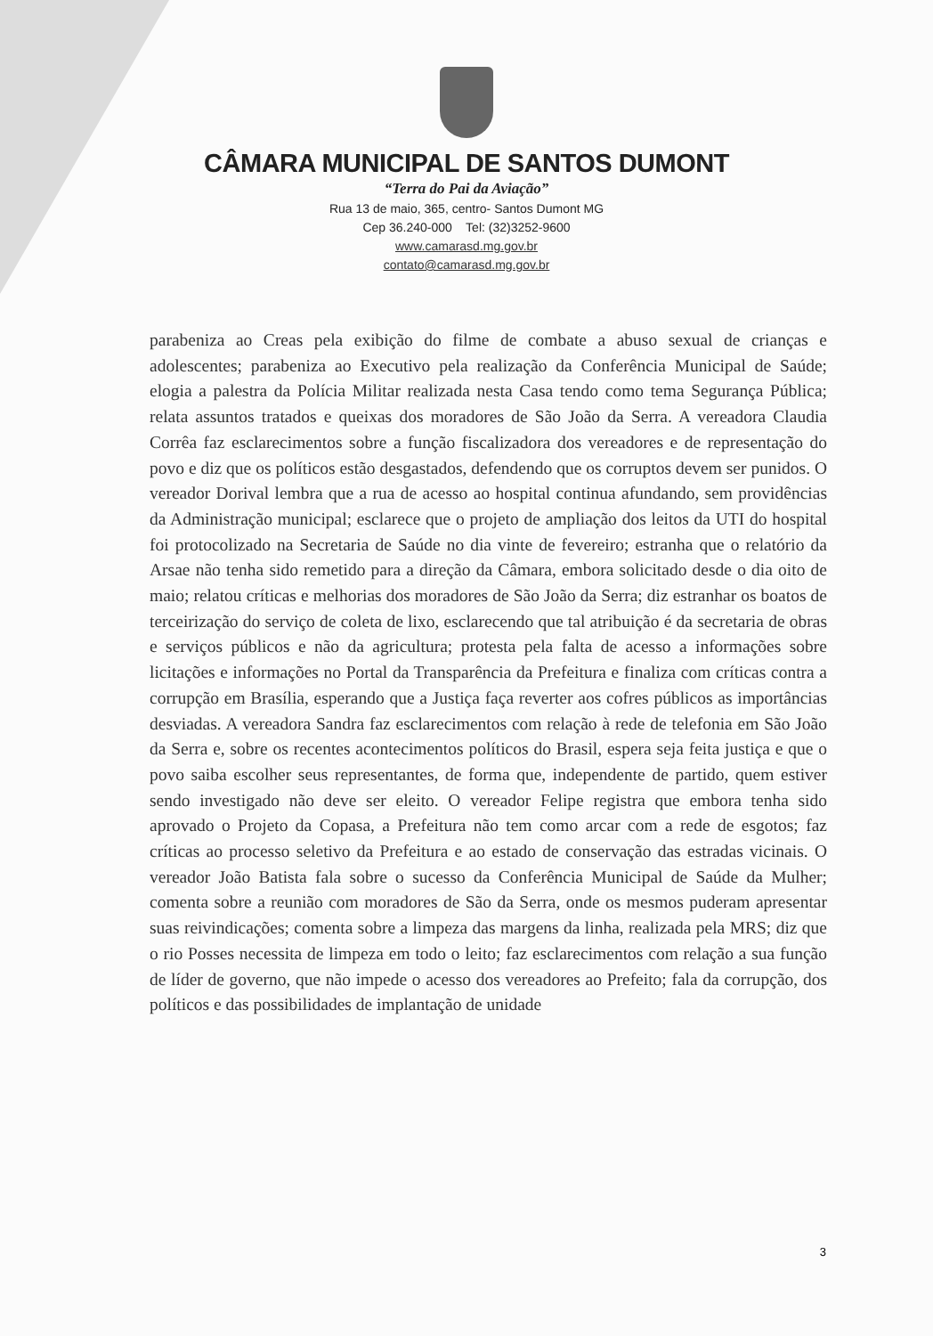CÂMARA MUNICIPAL DE SANTOS DUMONT
“Terra do Pai da Aviação”
Rua 13 de maio, 365, centro- Santos Dumont MG
Cep 36.240-000 Tel: (32)3252-9600
www.camarasd.mg.gov.br
contato@camarasd.mg.gov.br
parabeniza ao Creas pela exibição do filme de combate a abuso sexual de crianças e adolescentes; parabeniza ao Executivo pela realização da Conferência Municipal de Saúde; elogia a palestra da Polícia Militar realizada nesta Casa tendo como tema Segurança Pública; relata assuntos tratados e queixas dos moradores de São João da Serra. A vereadora Claudia Corrêa faz esclarecimentos sobre a função fiscalizadora dos vereadores e de representação do povo e diz que os políticos estão desgastados, defendendo que os corruptos devem ser punidos. O vereador Dorival lembra que a rua de acesso ao hospital continua afundando, sem providências da Administração municipal; esclarece que o projeto de ampliação dos leitos da UTI do hospital foi protocolizado na Secretaria de Saúde no dia vinte de fevereiro; estranha que o relatório da Arsae não tenha sido remetido para a direção da Câmara, embora solicitado desde o dia oito de maio; relatou críticas e melhorias dos moradores de São João da Serra; diz estranhar os boatos de terceirização do serviço de coleta de lixo, esclarecendo que tal atribuição é da secretaria de obras e serviços públicos e não da agricultura; protesta pela falta de acesso a informações sobre licitações e informações no Portal da Transparência da Prefeitura e finaliza com críticas contra a corrupção em Brasília, esperando que a Justiça faça reverter aos cofres públicos as importâncias desviadas. A vereadora Sandra faz esclarecimentos com relação à rede de telefonia em São João da Serra e, sobre os recentes acontecimentos políticos do Brasil, espera seja feita justiça e que o povo saiba escolher seus representantes, de forma que, independente de partido, quem estiver sendo investigado não deve ser eleito. O vereador Felipe registra que embora tenha sido aprovado o Projeto da Copasa, a Prefeitura não tem como arcar com a rede de esgotos; faz críticas ao processo seletivo da Prefeitura e ao estado de conservação das estradas vicinais. O vereador João Batista fala sobre o sucesso da Conferência Municipal de Saúde da Mulher; comenta sobre a reunião com moradores de São da Serra, onde os mesmos puderam apresentar suas reivindicações; comenta sobre a limpeza das margens da linha, realizada pela MRS; diz que o rio Posses necessita de limpeza em todo o leito; faz esclarecimentos com relação a sua função de líder de governo, que não impede o acesso dos vereadores ao Prefeito; fala da corrupção, dos políticos e das possibilidades de implantação de unidade
3